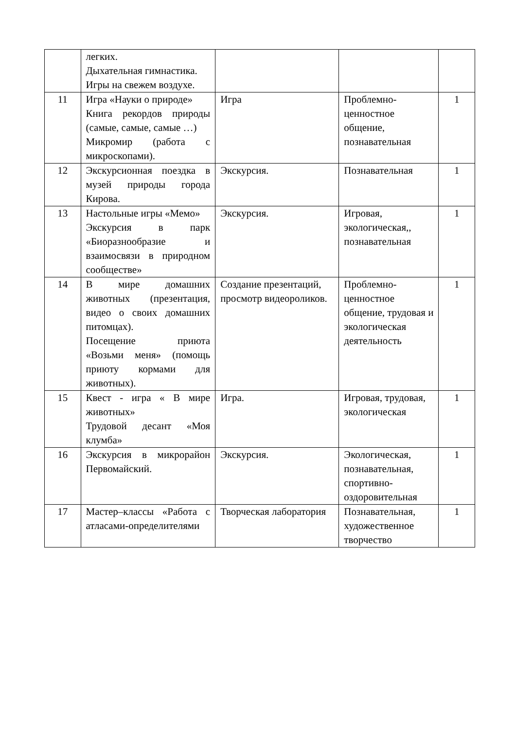| | легких. Дыхательная гимнастика. Игры на свежем воздухе. | | | |
| 11 | Игра «Науки о природе» Книга рекордов природы (самые, самые, самые …) Микромир (работа с микроскопами). | Игра | Проблемно-ценностное общение, познавательная | 1 |
| 12 | Экскурсионная поездка в музей природы города Кирова. | Экскурсия. | Познавательная | 1 |
| 13 | Настольные игры «Мемо» Экскурсия в парк «Биоразнообразие и взаимосвязи в природном сообществе» | Экскурсия. | Игровая, экологическая,, познавательная | 1 |
| 14 | В мире домашних животных (презентация, видео о своих домашних питомцах). Посещение приюта «Возьми меня» (помощь приюту кормами для животных). | Создание презентаций, просмотр видеороликов. | Проблемно-ценностное общение, трудовая и экологическая деятельность | 1 |
| 15 | Квест - игра « В мире животных» Трудовой десант «Моя клумба» | Игра. | Игровая, трудовая, экологическая | 1 |
| 16 | Экскурсия в микрорайон Первомайский. | Экскурсия. | Экологическая, познавательная, спортивно-оздоровительная | 1 |
| 17 | Мастер–классы «Работа с атласами-определителями | Творческая лаборатория | Познавательная, художественное творчество | 1 |